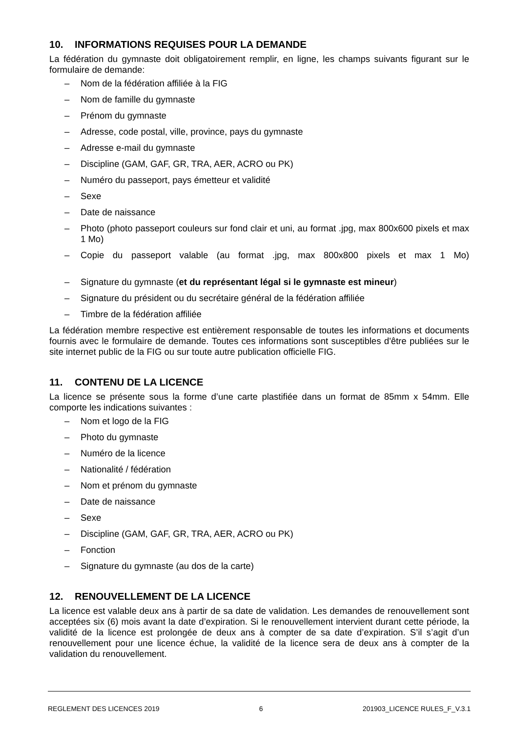10. INFORMATIONS REQUISES POUR LA DEMANDE
La fédération du gymnaste doit obligatoirement remplir, en ligne, les champs suivants figurant sur le formulaire de demande:
– Nom de la fédération affiliée à la FIG
– Nom de famille du gymnaste
– Prénom du gymnaste
– Adresse, code postal, ville, province, pays du gymnaste
– Adresse e-mail du gymnaste
– Discipline (GAM, GAF, GR, TRA, AER, ACRO ou PK)
– Numéro du passeport, pays émetteur et validité
– Sexe
– Date de naissance
– Photo (photo passeport couleurs sur fond clair et uni, au format .jpg, max 800x600 pixels et max 1 Mo)
– Copie du passeport valable (au format .jpg, max 800x800 pixels et max 1 Mo)
– Signature du gymnaste (et du représentant légal si le gymnaste est mineur)
– Signature du président ou du secrétaire général de la fédération affiliée
– Timbre de la fédération affiliée
La fédération membre respective est entièrement responsable de toutes les informations et documents fournis avec le formulaire de demande. Toutes ces informations sont susceptibles d'être publiées sur le site internet public de la FIG ou sur toute autre publication officielle FIG.
11. CONTENU DE LA LICENCE
La licence se présente sous la forme d’une carte plastifiée dans un format de 85mm x 54mm. Elle comporte les indications suivantes :
– Nom et logo de la FIG
– Photo du gymnaste
– Numéro de la licence
– Nationalité / fédération
– Nom et prénom du gymnaste
– Date de naissance
– Sexe
– Discipline (GAM, GAF, GR, TRA, AER, ACRO ou PK)
– Fonction
– Signature du gymnaste (au dos de la carte)
12. RENOUVELLEMENT DE LA LICENCE
La licence est valable deux ans à partir de sa date de validation. Les demandes de renouvellement sont acceptées six (6) mois avant la date d’expiration. Si le renouvellement intervient durant cette période, la validité de la licence est prolongée de deux ans à compter de sa date d’expiration. S’il s’agit d’un renouvellement pour une licence échue, la validité de la licence sera de deux ans à compter de la validation du renouvellement.
REGLEMENT DES LICENCES 2019 6 201903_LICENCE RULES_F_V.3.1